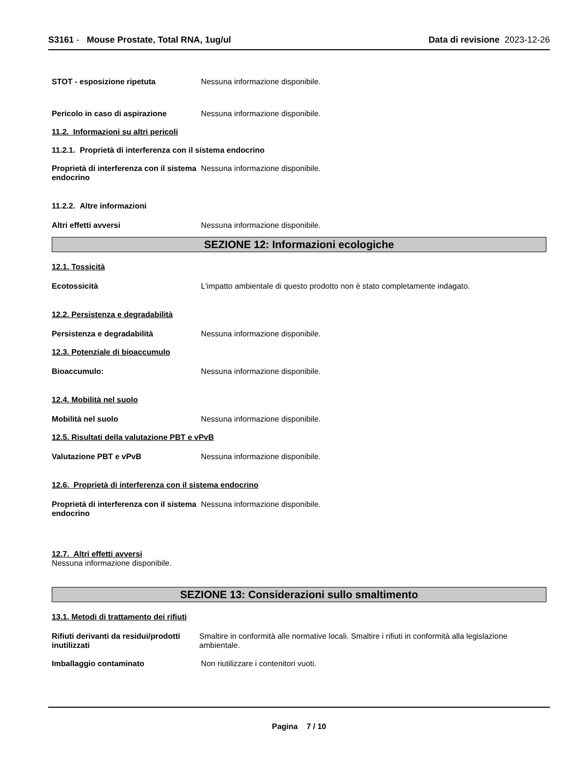S3161 - Mouse Prostate, Total RNA, 1ug/ul
Data di revisione 2023-12-26
STOT - esposizione ripetuta Nessuna informazione disponibile.
Pericolo in caso di aspirazione Nessuna informazione disponibile.
11.2. Informazioni su altri pericoli
11.2.1. Proprietà di interferenza con il sistema endocrino
Proprietà di interferenza con il sistema endocrino
Nessuna informazione disponibile.
11.2.2. Altre informazioni
Altri effetti avversi Nessuna informazione disponibile.
SEZIONE 12: Informazioni ecologiche
12.1. Tossicità
Ecotossicità L'impatto ambientale di questo prodotto non è stato completamente indagato.
12.2. Persistenza e degradabilità
Persistenza e degradabilità Nessuna informazione disponibile.
12.3. Potenziale di bioaccumulo
Bioaccumulo: Nessuna informazione disponibile.
12.4. Mobilità nel suolo
Mobilità nel suolo Nessuna informazione disponibile.
12.5. Risultati della valutazione PBT e vPvB
Valutazione PBT e vPvB Nessuna informazione disponibile.
12.6. Proprietà di interferenza con il sistema endocrino
Proprietà di interferenza con il sistema endocrino
Nessuna informazione disponibile.
12.7. Altri effetti avversi
Nessuna informazione disponibile.
SEZIONE 13: Considerazioni sullo smaltimento
13.1. Metodi di trattamento dei rifiuti
Rifiuti derivanti da residui/prodotti inutilizzati
Smaltire in conformità alle normative locali. Smaltire i rifiuti in conformità alla legislazione ambientale.
Imballaggio contaminato Non riutilizzare i contenitori vuoti.
Pagina 7 / 10